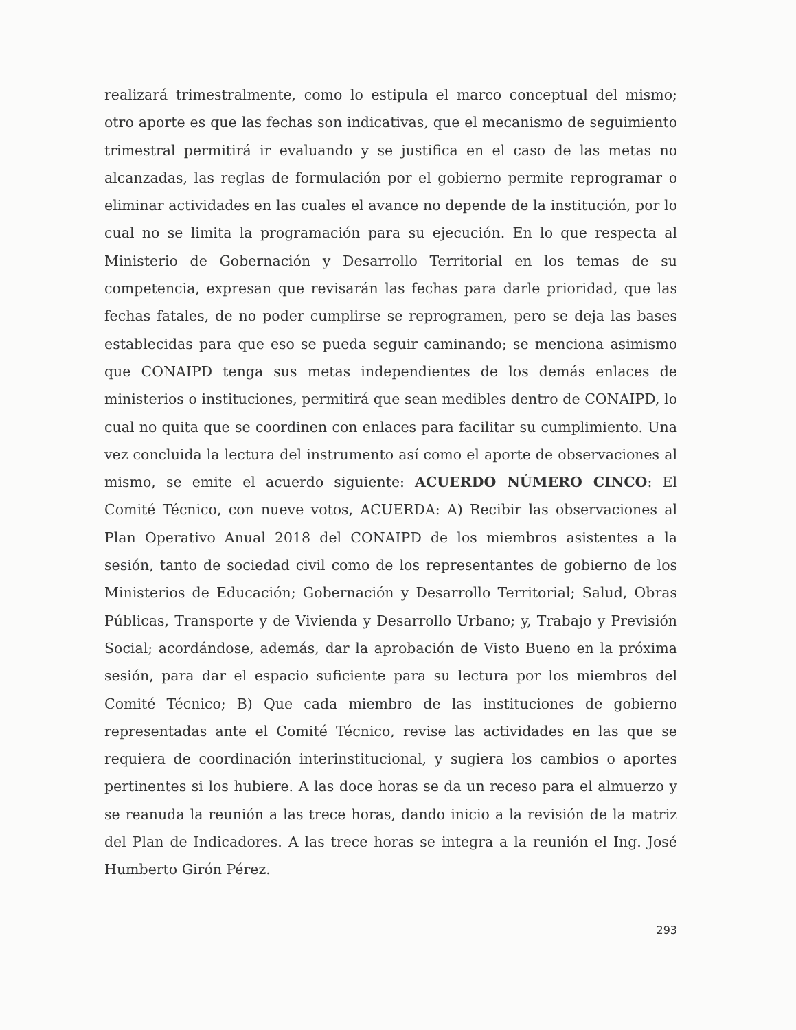realizará trimestralmente, como lo estipula el marco conceptual del mismo; otro aporte es que las fechas son indicativas, que el mecanismo de seguimiento trimestral permitirá ir evaluando y se justifica en el caso de las metas no alcanzadas, las reglas de formulación por el gobierno permite reprogramar o eliminar actividades en las cuales el avance no depende de la institución, por lo cual no se limita la programación para su ejecución. En lo que respecta al Ministerio de Gobernación y Desarrollo Territorial en los temas de su competencia, expresan que revisarán las fechas para darle prioridad, que las fechas fatales, de no poder cumplirse se reprogramen, pero se deja las bases establecidas para que eso se pueda seguir caminando; se menciona asimismo que CONAIPD tenga sus metas independientes de los demás enlaces de ministerios o instituciones, permitirá que sean medibles dentro de CONAIPD, lo cual no quita que se coordinen con enlaces para facilitar su cumplimiento. Una vez concluida la lectura del instrumento así como el aporte de observaciones al mismo, se emite el acuerdo siguiente: ACUERDO NÚMERO CINCO: El Comité Técnico, con nueve votos, ACUERDA: A) Recibir las observaciones al Plan Operativo Anual 2018 del CONAIPD de los miembros asistentes a la sesión, tanto de sociedad civil como de los representantes de gobierno de los Ministerios de Educación; Gobernación y Desarrollo Territorial; Salud, Obras Públicas, Transporte y de Vivienda y Desarrollo Urbano; y, Trabajo y Previsión Social; acordándose, además, dar la aprobación de Visto Bueno en la próxima sesión, para dar el espacio suficiente para su lectura por los miembros del Comité Técnico; B) Que cada miembro de las instituciones de gobierno representadas ante el Comité Técnico, revise las actividades en las que se requiera de coordinación interinstitucional, y sugiera los cambios o aportes pertinentes si los hubiere. A las doce horas se da un receso para el almuerzo y se reanuda la reunión a las trece horas, dando inicio a la revisión de la matriz del Plan de Indicadores. A las trece horas se integra a la reunión el Ing. José Humberto Girón Pérez.
293